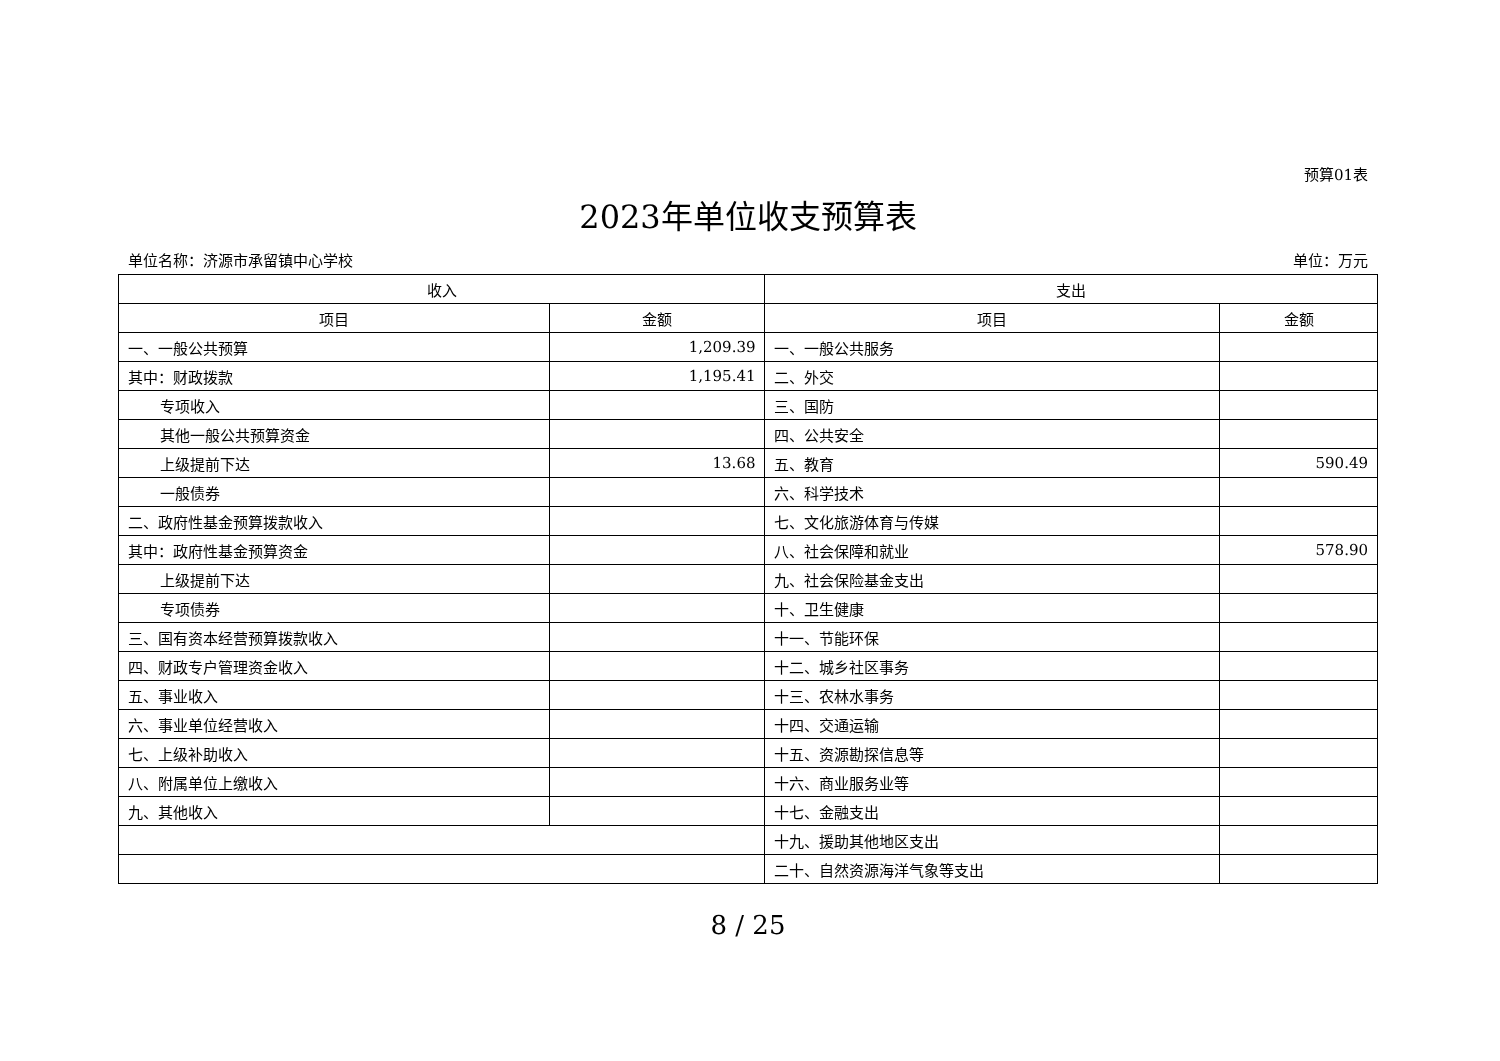预算01表
2023年单位收支预算表
单位名称：济源市承留镇中心学校 单位：万元
| 收入 | | 支出 | |
| --- | --- | --- | --- |
| 项目 | 金额 | 项目 | 金额 |
| 一、一般公共预算 | 1,209.39 | 一、一般公共服务 | |
| 其中：财政拨款 | 1,195.41 | 二、外交 | |
| 专项收入 | | 三、国防 | |
| 其他一般公共预算资金 | | 四、公共安全 | |
| 上级提前下达 | 13.68 | 五、教育 | 590.49 |
| 一般债券 | | 六、科学技术 | |
| 二、政府性基金预算拨款收入 | | 七、文化旅游体育与传媒 | |
| 其中：政府性基金预算资金 | | 八、社会保障和就业 | 578.90 |
| 上级提前下达 | | 九、社会保险基金支出 | |
| 专项债券 | | 十、卫生健康 | |
| 三、国有资本经营预算拨款收入 | | 十一、节能环保 | |
| 四、财政专户管理资金收入 | | 十二、城乡社区事务 | |
| 五、事业收入 | | 十三、农林水事务 | |
| 六、事业单位经营收入 | | 十四、交通运输 | |
| 七、上级补助收入 | | 十五、资源勘探信息等 | |
| 八、附属单位上缴收入 | | 十六、商业服务业等 | |
| 九、其他收入 | | 十七、金融支出 | |
| | | 十九、援助其他地区支出 | |
| | | 二十、自然资源海洋气象等支出 | |
8 / 25